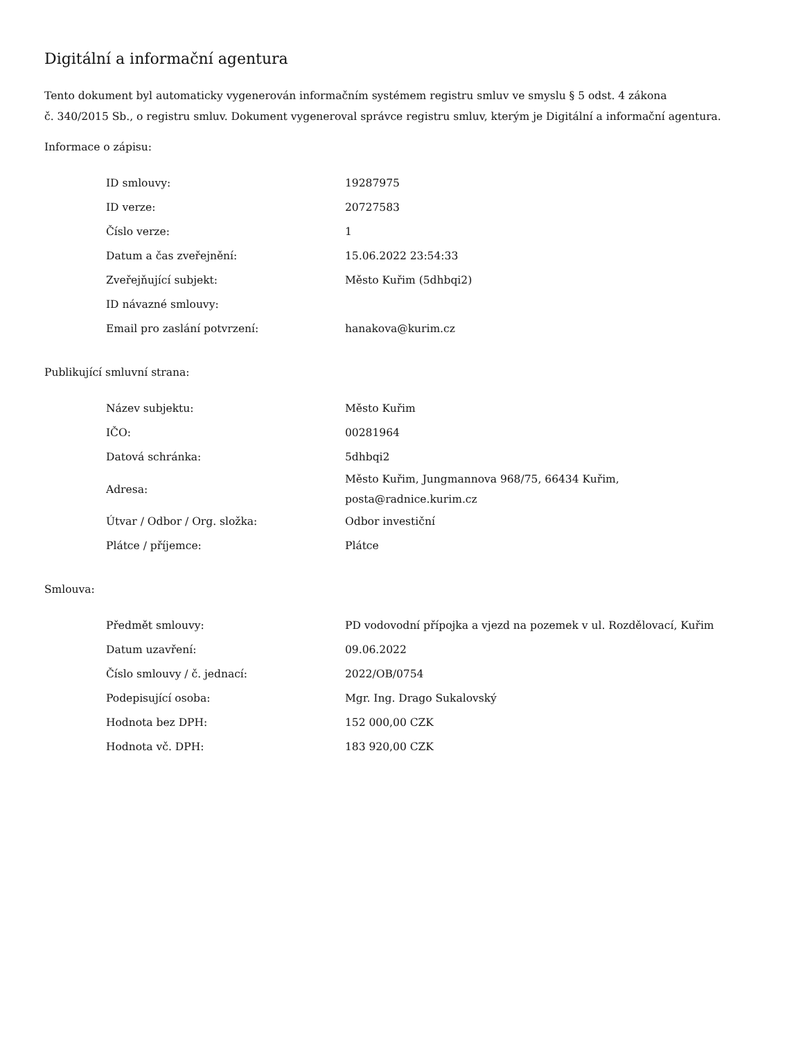Digitální a informační agentura
Tento dokument byl automaticky vygenerován informačním systémem registru smluv ve smyslu § 5 odst. 4 zákona
č. 340/2015 Sb., o registru smluv. Dokument vygeneroval správce registru smluv, kterým je Digitální a informační agentura.
Informace o zápisu:
| ID smlouvy: | 19287975 |
| ID verze: | 20727583 |
| Číslo verze: | 1 |
| Datum a čas zveřejnění: | 15.06.2022 23:54:33 |
| Zveřejňující subjekt: | Město Kuřim (5dhbqi2) |
| ID návazné smlouvy: | |
| Email pro zaslání potvrzení: | hanakova@kurim.cz |
Publikující smluvní strana:
| Název subjektu: | Město Kuřim |
| IČO: | 00281964 |
| Datová schránka: | 5dhbqi2 |
| Adresa: | Město Kuřim, Jungmannova 968/75, 66434 Kuřim, posta@radnice.kurim.cz |
| Útvar / Odbor / Org. složka: | Odbor investiční |
| Plátce / příjemce: | Plátce |
Smlouva:
| Předmět smlouvy: | PD vodovodní přípojka a vjezd na pozemek v ul. Rozdělovací, Kuřim |
| Datum uzavření: | 09.06.2022 |
| Číslo smlouvy / č. jednací: | 2022/OB/0754 |
| Podepisující osoba: | Mgr. Ing. Drago Sukalovský |
| Hodnota bez DPH: | 152 000,00 CZK |
| Hodnota vč. DPH: | 183 920,00 CZK |